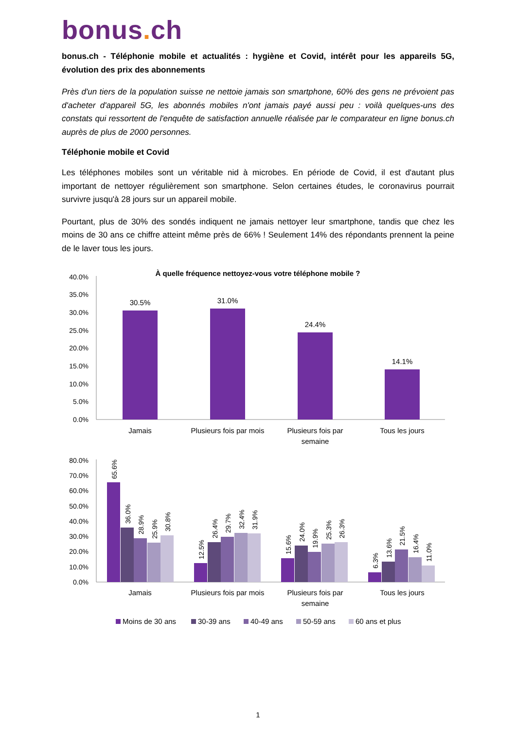bonus. ch
bonus.ch - Téléphonie mobile et actualités : hygiène et Covid, intérêt pour les appareils 5G, évolution des prix des abonnements
Près d'un tiers de la population suisse ne nettoie jamais son smartphone, 60% des gens ne prévoient pas d'acheter d'appareil 5G, les abonnés mobiles n'ont jamais payé aussi peu : voilà quelques-uns des constats qui ressortent de l'enquête de satisfaction annuelle réalisée par le comparateur en ligne bonus.ch auprès de plus de 2000 personnes.
Téléphonie mobile et Covid
Les téléphones mobiles sont un véritable nid à microbes. En période de Covid, il est d'autant plus important de nettoyer régulièrement son smartphone. Selon certaines études, le coronavirus pourrait survivre jusqu'à 28 jours sur un appareil mobile.
Pourtant, plus de 30% des sondés indiquent ne jamais nettoyer leur smartphone, tandis que chez les moins de 30 ans ce chiffre atteint même près de 66% ! Seulement 14% des répondants prennent la peine de le laver tous les jours.
À quelle fréquence nettoyez-vous votre téléphone mobile ?
40.0%
35.0%
30.0%
25.0%
20.0%
15.0%
10.0%
5.0%
0.0%
30.5%
31.0%
24.4%
14.1%
Jamais
Plusieurs fois par mois
Plusieurs fois par
semaine
Tous les jours
80.0%
70.0%
60.0%
50.0%
40.0%
30.0%
20.0%
10.0%
0.0%
65.6%
36.0%
28.9%
25.9%
30.8%
12.5%
26.4%
29.7%
32.4%
31.9%
15.6%
24.0%
19.9%
25.3%
26.3%
6.3%
13.6%
21.5%
16.4%
11.0%
Jamais
Plusieurs fois par mois
Plusieurs fois par
semaine
Tous les jours
Moins de 30 ans
30-39 ans
40-49 ans
50-59 ans
60 ans et plus
1